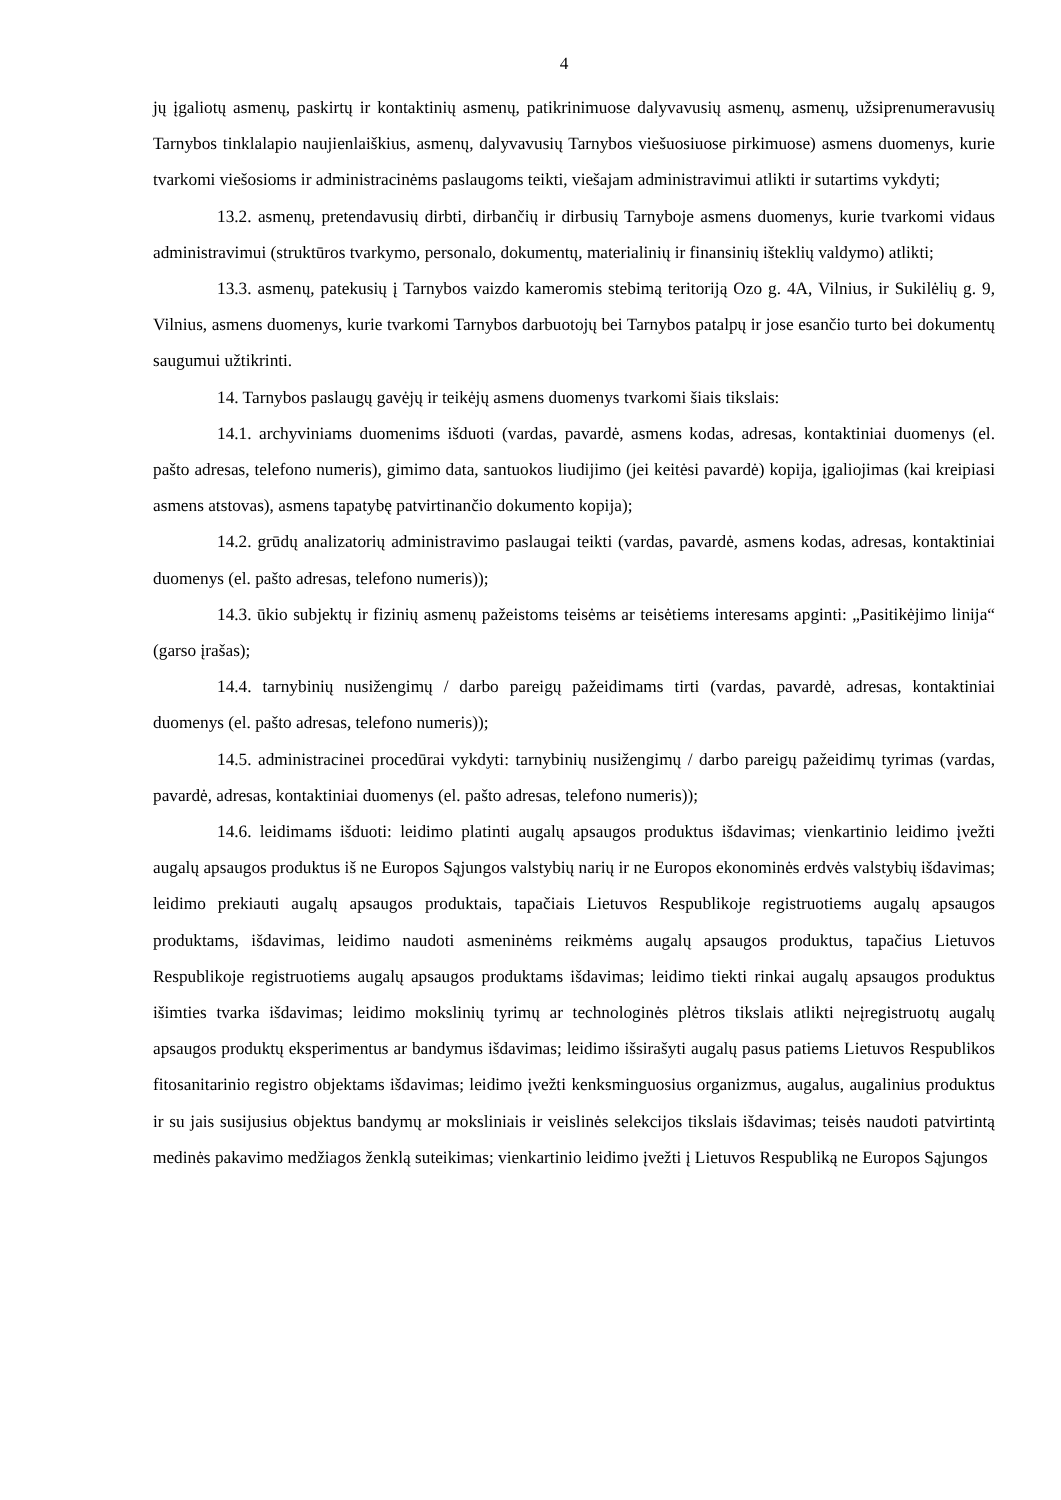4
jų įgaliotų asmenų, paskirtų ir kontaktinių asmenų, patikrinimuose dalyvavusių asmenų, asmenų, užsiprenumeravusių Tarnybos tinklalapio naujienlaiškius, asmenų, dalyvavusių Tarnybos viešuosiuose pirkimuose) asmens duomenys, kurie tvarkomi viešosioms ir administracinėms paslaugoms teikti, viešajam administravimui atlikti ir sutartims vykdyti;
13.2. asmenų, pretendavusių dirbti, dirbančių ir dirbusių Tarnyboje asmens duomenys, kurie tvarkomi vidaus administravimui (struktūros tvarkymo, personalo, dokumentų, materialinių ir finansinių išteklių valdymo) atlikti;
13.3. asmenų, patekusių į Tarnybos vaizdo kameromis stebimą teritoriją Ozo g. 4A, Vilnius, ir Sukilėlių g. 9, Vilnius, asmens duomenys, kurie tvarkomi Tarnybos darbuotojų bei Tarnybos patalpų ir jose esančio turto bei dokumentų saugumui užtikrinti.
14. Tarnybos paslaugų gavėjų ir teikėjų asmens duomenys tvarkomi šiais tikslais:
14.1. archyviniams duomenims išduoti (vardas, pavardė, asmens kodas, adresas, kontaktiniai duomenys (el. pašto adresas, telefono numeris), gimimo data, santuokos liudijimo (jei keitėsi pavardė) kopija, įgaliojimas (kai kreipiasi asmens atstovas), asmens tapatybę patvirtinančio dokumento kopija);
14.2. grūdų analizatorių administravimo paslaugai teikti (vardas, pavardė, asmens kodas, adresas, kontaktiniai duomenys (el. pašto adresas, telefono numeris));
14.3. ūkio subjektų ir fizinių asmenų pažeistoms teisėms ar teisėtiems interesams apginti: „Pasitikėjimo linija“ (garso įrašas);
14.4. tarnybinių nusižengimų / darbo pareigų pažeidimams tirti (vardas, pavardė, adresas, kontaktiniai duomenys (el. pašto adresas, telefono numeris));
14.5. administracinei procedūrai vykdyti: tarnybinių nusižengimų / darbo pareigų pažeidimų tyrimas (vardas, pavardė, adresas, kontaktiniai duomenys (el. pašto adresas, telefono numeris));
14.6. leidimams išduoti: leidimo platinti augalų apsaugos produktus išdavimas; vienkartinio leidimo įvežti augalų apsaugos produktus iš ne Europos Sąjungos valstybių narių ir ne Europos ekonominės erdvės valstybių išdavimas; leidimo prekiauti augalų apsaugos produktais, tapačiais Lietuvos Respublikoje registruotiems augalų apsaugos produktams, išdavimas, leidimo naudoti asmeninėms reikmėms augalų apsaugos produktus, tapačius Lietuvos Respublikoje registruotiems augalų apsaugos produktams išdavimas; leidimo tiekti rinkai augalų apsaugos produktus išimties tvarka išdavimas; leidimo mokslinių tyrimų ar technologinės plėtros tikslais atlikti neįregistruotų augalų apsaugos produktų eksperimentus ar bandymus išdavimas; leidimo išsirašyti augalų pasus patiems Lietuvos Respublikos fitosanitarinio registro objektams išdavimas; leidimo įvežti kenksminguosius organizmus, augalus, augalinius produktus ir su jais susijusius objektus bandymų ar moksliniais ir veislinės selekcijos tikslais išdavimas; teisės naudoti patvirtintą medinės pakavimo medžiagos ženklą suteikimas; vienkartinio leidimo įvežti į Lietuvos Respubliką ne Europos Sąjungos